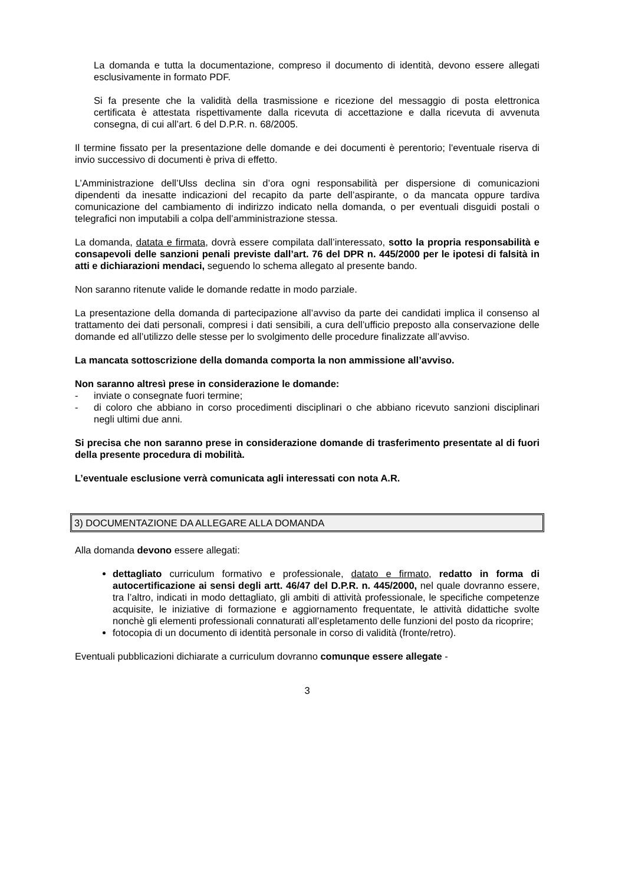La domanda e tutta la documentazione, compreso il documento di identità, devono essere allegati esclusivamente in formato PDF.
Si fa presente che la validità della trasmissione e ricezione del messaggio di posta elettronica certificata è attestata rispettivamente dalla ricevuta di accettazione e dalla ricevuta di avvenuta consegna, di cui all’art. 6 del D.P.R. n. 68/2005.
Il termine fissato per la presentazione delle domande e dei documenti è perentorio; l'eventuale riserva di invio successivo di documenti è priva di effetto.
L’Amministrazione dell’Ulss declina sin d’ora ogni responsabilità per dispersione di comunicazioni dipendenti da inesatte indicazioni del recapito da parte dell’aspirante, o da mancata oppure tardiva comunicazione del cambiamento di indirizzo indicato nella domanda, o per eventuali disguidi postali o telegrafici non imputabili a colpa dell’amministrazione stessa.
La domanda, datata e firmata, dovrà essere compilata dall’interessato, sotto la propria responsabilità e consapevoli delle sanzioni penali previste dall’art. 76 del DPR n. 445/2000 per le ipotesi di falsità in atti e dichiarazioni mendaci, seguendo lo schema allegato al presente bando.
Non saranno ritenute valide le domande redatte in modo parziale.
La presentazione della domanda di partecipazione all’avviso da parte dei candidati implica il consenso al trattamento dei dati personali, compresi i dati sensibili, a cura dell’ufficio preposto alla conservazione delle domande ed all’utilizzo delle stesse per lo svolgimento delle procedure finalizzate all’avviso.
La mancata sottoscrizione della domanda comporta la non ammissione all’avviso.
Non saranno altresì prese in considerazione le domande:
- inviate o consegnate fuori termine;
- di coloro che abbiano in corso procedimenti disciplinari o che abbiano ricevuto sanzioni disciplinari negli ultimi due anni.
Si precisa che non saranno prese in considerazione domande di trasferimento presentate al di fuori della presente procedura di mobilità.
L’eventuale esclusione verrà comunicata agli interessati con nota A.R.
3) DOCUMENTAZIONE DA ALLEGARE ALLA DOMANDA
Alla domanda devono essere allegati:
dettagliato curriculum formativo e professionale, datato e firmato, redatto in forma di autocertificazione ai sensi degli artt. 46/47 del D.P.R. n. 445/2000, nel quale dovranno essere, tra l’altro, indicati in modo dettagliato, gli ambiti di attività professionale, le specifiche competenze acquisite, le iniziative di formazione e aggiornamento frequentate, le attività didattiche svolte nonchè gli elementi professionali connaturati all’espletamento delle funzioni del posto da ricoprire;
fotocopia di un documento di identità personale in corso di validità (fronte/retro).
Eventuali pubblicazioni dichiarate a curriculum dovranno comunque essere allegate -
3